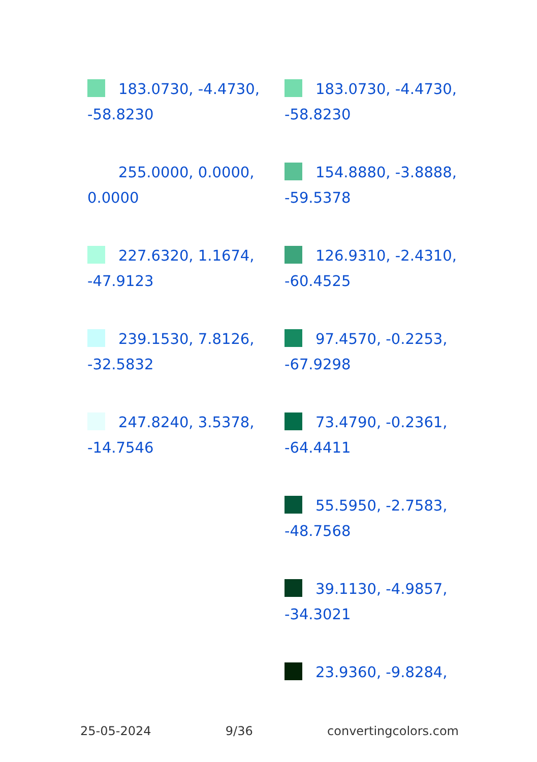183.0730, -4.4730, -58.8230
255.0000, 0.0000, 0.0000
227.6320, 1.1674, -47.9123
239.1530, 7.8126, -32.5832
247.8240, 3.5378, -14.7546
183.0730, -4.4730, -58.8230
154.8880, -3.8888, -59.5378
126.9310, -2.4310, -60.4525
97.4570, -0.2253, -67.9298
73.4790, -0.2361, -64.4411
55.5950, -2.7583, -48.7568
39.1130, -4.9857, -34.3021
23.9360, -9.8284,
25-05-2024 9/36 convertingcolors.com